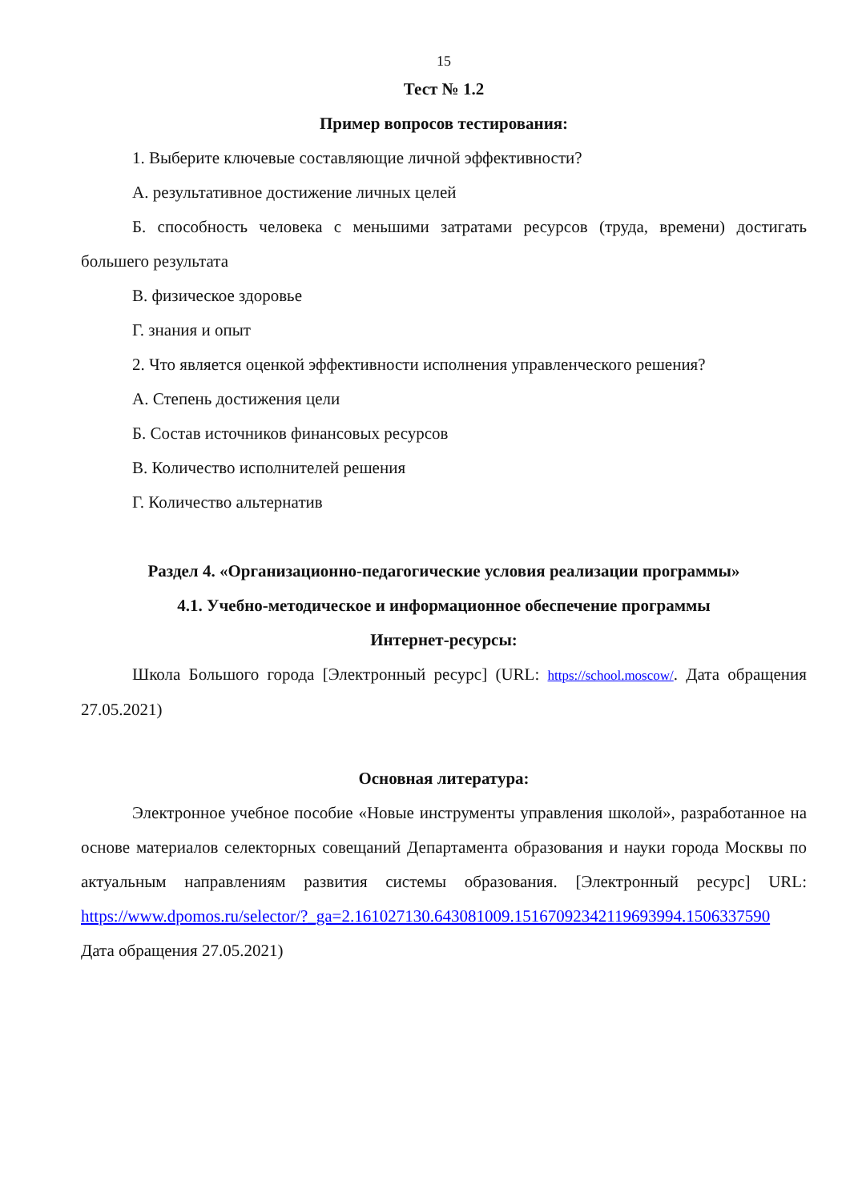15
Тест № 1.2
Пример вопросов тестирования:
1. Выберите ключевые составляющие личной эффективности?
А. результативное достижение личных целей
Б. способность человека с меньшими затратами ресурсов (труда, времени) достигать большего результата
В. физическое здоровье
Г. знания и опыт
2. Что является оценкой эффективности исполнения управленческого решения?
А. Степень достижения цели
Б. Состав источников финансовых ресурсов
В. Количество исполнителей решения
Г. Количество альтернатив
Раздел 4. «Организационно-педагогические условия реализации программы»
4.1. Учебно-методическое и информационное обеспечение программы
Интернет-ресурсы:
Школа Большого города [Электронный ресурс] (URL: https://school.moscow/. Дата обращения 27.05.2021)
Основная литература:
Электронное учебное пособие «Новые инструменты управления школой», разработанное на основе материалов селекторных совещаний Департамента образования и науки города Москвы по актуальным направлениям развития системы образования. [Электронный ресурс] URL: https://www.dpomos.ru/selector/?_ga=2.161027130.643081009.15167092342119693994.1506337590 Дата обращения 27.05.2021)